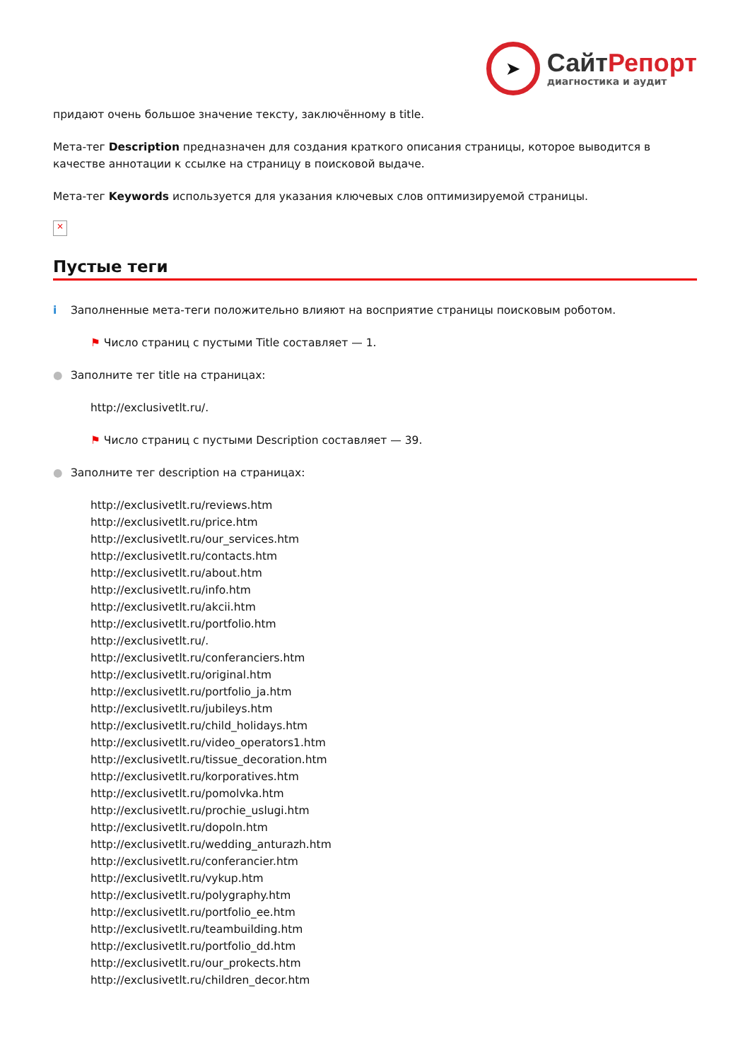➤
СайтРепорт
диагностика и аудит
придают очень большое значение тексту, заключённому в title.
Мета-тег Description предназначен для создания краткого описания страницы, которое выводится в качестве аннотации к ссылке на страницу в поисковой выдаче.
Мета-тег Keywords используется для указания ключевых слов оптимизируемой страницы.
×
Пустые теги
i Заполненные мета-теги положительно влияют на восприятие страницы поисковым роботом.
⚑ Число страниц с пустыми Title составляет — 1.
● Заполните тег title на страницах:
http://exclusivetlt.ru/.
⚑ Число страниц с пустыми Description составляет — 39.
● Заполните тег description на страницах:
http://exclusivetlt.ru/reviews.htm
http://exclusivetlt.ru/price.htm
http://exclusivetlt.ru/our_services.htm
http://exclusivetlt.ru/contacts.htm
http://exclusivetlt.ru/about.htm
http://exclusivetlt.ru/info.htm
http://exclusivetlt.ru/akcii.htm
http://exclusivetlt.ru/portfolio.htm
http://exclusivetlt.ru/.
http://exclusivetlt.ru/conferanciers.htm
http://exclusivetlt.ru/original.htm
http://exclusivetlt.ru/portfolio_ja.htm
http://exclusivetlt.ru/jubileys.htm
http://exclusivetlt.ru/child_holidays.htm
http://exclusivetlt.ru/video_operators1.htm
http://exclusivetlt.ru/tissue_decoration.htm
http://exclusivetlt.ru/korporatives.htm
http://exclusivetlt.ru/pomolvka.htm
http://exclusivetlt.ru/prochie_uslugi.htm
http://exclusivetlt.ru/dopoln.htm
http://exclusivetlt.ru/wedding_anturazh.htm
http://exclusivetlt.ru/conferancier.htm
http://exclusivetlt.ru/vykup.htm
http://exclusivetlt.ru/polygraphy.htm
http://exclusivetlt.ru/portfolio_ee.htm
http://exclusivetlt.ru/teambuilding.htm
http://exclusivetlt.ru/portfolio_dd.htm
http://exclusivetlt.ru/our_prokects.htm
http://exclusivetlt.ru/children_decor.htm